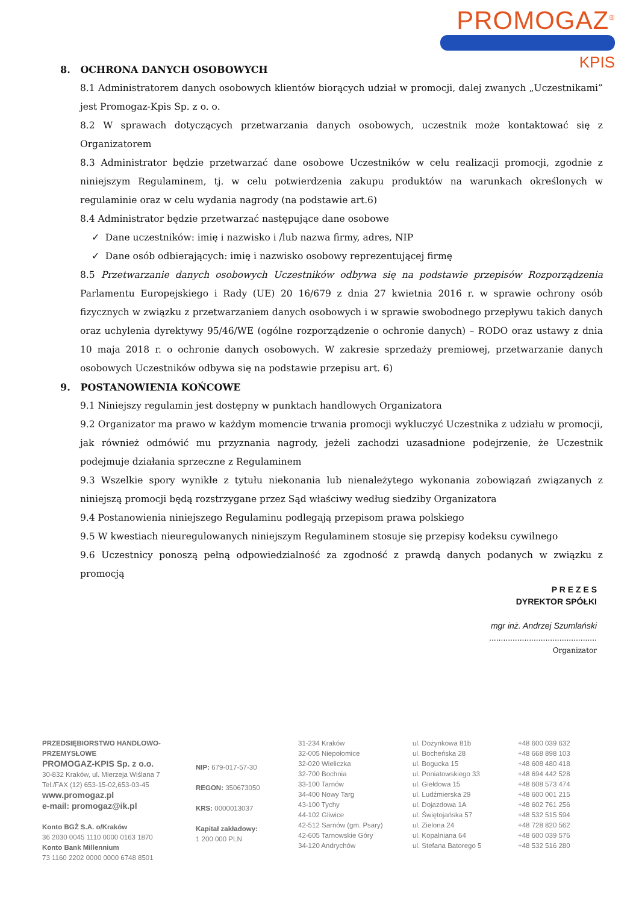PROMOGAZ<sup>®</sup>
KPIS
8. OCHRONA DANYCH OSOBOWYCH
8.1 Administratorem danych osobowych klientów biorących udział w promocji, dalej zwanych „Uczestnikami” jest Promogaz-Kpis Sp. z o. o.
8.2 W sprawach dotyczących przetwarzania danych osobowych, uczestnik może kontaktować się z Organizatorem
8.3 Administrator będzie przetwarzać dane osobowe Uczestników w celu realizacji promocji, zgodnie z niniejszym Regulaminem, tj. w celu potwierdzenia zakupu produktów na warunkach określonych w regulaminie oraz w celu wydania nagrody (na podstawie art.6)
8.4 Administrator będzie przetwarzać następujące dane osobowe
✓ Dane uczestników: imię i nazwisko i /lub nazwa firmy, adres, NIP
✓ Dane osób odbierających: imię i nazwisko osobowy reprezentującej firmę
8.5 Przetwarzanie danych osobowych Uczestników odbywa się na podstawie przepisów Rozporządzenia Parlamentu Europejskiego i Rady (UE) 20 16/679 z dnia 27 kwietnia 2016 r. w sprawie ochrony osób fizycznych w związku z przetwarzaniem danych osobowych i w sprawie swobodnego przepływu takich danych oraz uchylenia dyrektywy 95/46/WE (ogólne rozporządzenie o ochronie danych) – RODO oraz ustawy z dnia 10 maja 2018 r. o ochronie danych osobowych. W zakresie sprzedaży premiowej, przetwarzanie danych osobowych Uczestników odbywa się na podstawie przepisu art. 6)
9. POSTANOWIENIA KOŃCOWE
9.1 Niniejszy regulamin jest dostępny w punktach handlowych Organizatora
9.2 Organizator ma prawo w każdym momencie trwania promocji wykluczyć Uczestnika z udziału w promocji, jak również odmówić mu przyznania nagrody, jeżeli zachodzi uzasadnione podejrzenie, że Uczestnik podejmuje działania sprzeczne z Regulaminem
9.3 Wszelkie spory wynikłe z tytułu niekonania lub nienależytego wykonania zobowiązań związanych z niniejszą promocji będą rozstrzygane przez Sąd właściwy według siedziby Organizatora
9.4 Postanowienia niniejszego Regulaminu podlegają przepisom prawa polskiego
9.5 W kwestiach nieuregulowanych niniejszym Regulaminem stosuje się przepisy kodeksu cywilnego
9.6 Uczestnicy ponoszą pełną odpowiedzialność za zgodność z prawdą danych podanych w związku z promocją
P R E Z E S
DYREKTOR SPÓŁKI
mgr inż. Andrzej Szumlański
..............................................
Organizator
PRZEDSIĘBIORSTWO HANDLOWO-PRZEMYSŁOWE
PROMOGAZ-KPIS Sp. z o.o.
30-832 Kraków, ul. Mierzeja Wiślana 7
Tel./FAX (12) 653-15-02,653-03-45
www.promogaz.pl
e-mail: promogaz@ik.pl
Konto BGŻ S.A. o/Kraków
36 2030 0045 1110 0000 0163 1870
Konto Bank Millennium
73 1160 2202 0000 0000 6748 8501
NIP: 679-017-57-30
REGON: 350673050
KRS: 0000013037
Kapitał zakładowy:
1 200 000 PLN
31-234 Kraków
32-005 Niepołomice
32-020 Wieliczka
32-700 Bochnia
33-100 Tarnów
34-400 Nowy Targ
43-100 Tychy
44-102 Gliwice
42-512 Sarnów (gm. Psary)
42-605 Tarnowskie Góry
34-120 Andrychów
ul. Dożynkowa 81b
ul. Bocheńska 28
ul. Bogucka 15
ul. Poniatowskiego 33
ul. Giełdowa 15
ul. Ludźmierska 29
ul. Dojazdowa 1A
ul. Świętojańska 57
ul. Zielona 24
ul. Kopalniana 64
ul. Stefana Batorego 5
+48 600 039 632
+48 668 898 103
+48 608 480 418
+48 694 442 528
+48 608 573 474
+48 600 001 215
+48 602 761 256
+48 532 515 594
+48 728 820 562
+48 600 039 576
+48 532 516 280